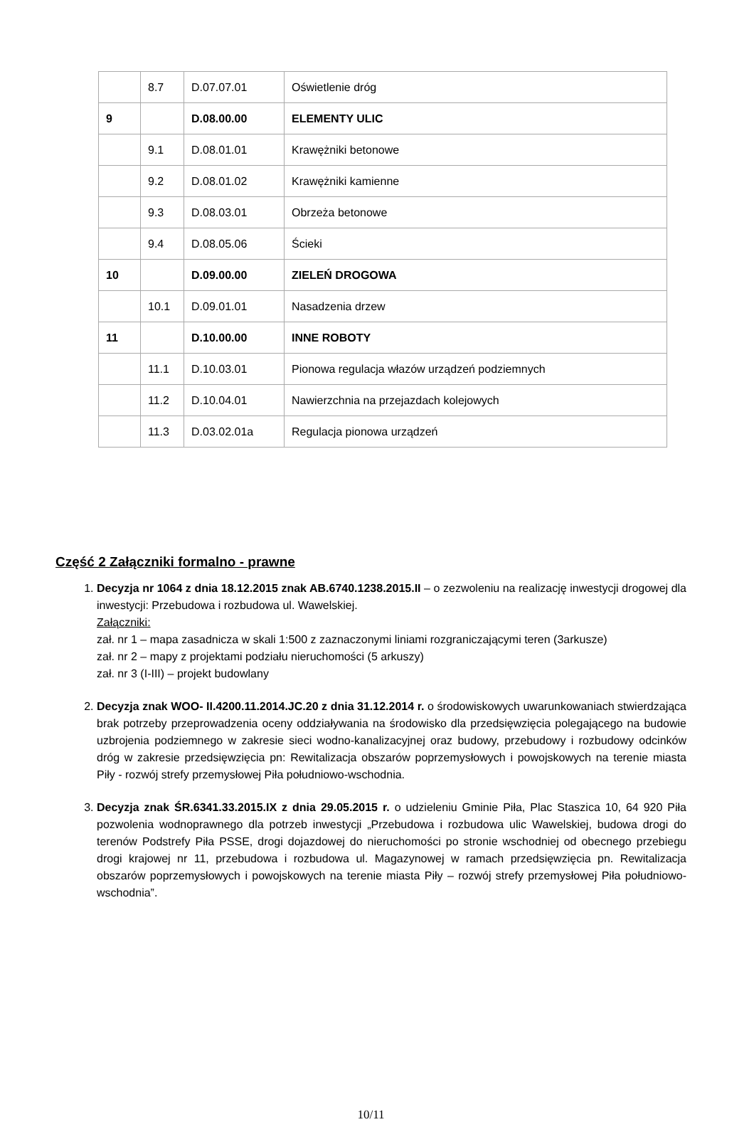| | 8.7 | D.07.07.01 | Oświetlenie dróg |
| 9 | | D.08.00.00 | ELEMENTY ULIC |
| | 9.1 | D.08.01.01 | Krawężniki betonowe |
| | 9.2 | D.08.01.02 | Krawężniki kamienne |
| | 9.3 | D.08.03.01 | Obrzeża betonowe |
| | 9.4 | D.08.05.06 | Ścieki |
| 10 | | D.09.00.00 | ZIELEŃ DROGOWA |
| | 10.1 | D.09.01.01 | Nasadzenia drzew |
| 11 | | D.10.00.00 | INNE ROBOTY |
| | 11.1 | D.10.03.01 | Pionowa regulacja włazów urządzeń podziemnych |
| | 11.2 | D.10.04.01 | Nawierzchnia na przejazdach kolejowych |
| | 11.3 | D.03.02.01a | Regulacja pionowa urządzeń |
Część 2 Załączniki formalno - prawne
1. Decyzja nr 1064 z dnia 18.12.2015 znak AB.6740.1238.2015.II – o zezwoleniu na realizację inwestycji drogowej dla inwestycji: Przebudowa i rozbudowa ul. Wawelskiej.
Załączniki:
zał. nr 1 – mapa zasadnicza w skali 1:500 z zaznaczonymi liniami rozgraniczającymi teren (3arkusze)
zał. nr 2 – mapy z projektami podziału nieruchomości (5 arkuszy)
zał. nr 3 (I-III) – projekt budowlany
2. Decyzja znak WOO- II.4200.11.2014.JC.20 z dnia 31.12.2014 r. o środowiskowych uwarunkowaniach stwierdzająca brak potrzeby przeprowadzenia oceny oddziaływania na środowisko dla przedsięwzięcia polegającego na budowie uzbrojenia podziemnego w zakresie sieci wodno-kanalizacyjnej oraz budowy, przebudowy i rozbudowy odcinków dróg w zakresie przedsięwzięcia pn: Rewitalizacja obszarów poprzemysłowych i powojskowych na terenie miasta Piły - rozwój strefy przemysłowej Piła południowo-wschodnia.
3. Decyzja znak ŚR.6341.33.2015.IX z dnia 29.05.2015 r. o udzieleniu Gminie Piła, Plac Staszica 10, 64 920 Piła pozwolenia wodnoprawnego dla potrzeb inwestycji „Przebudowa i rozbudowa ulic Wawelskiej, budowa drogi do terenów Podstrefy Piła PSSE, drogi dojazdowej do nieruchomości po stronie wschodniej od obecnego przebiegu drogi krajowej nr 11, przebudowa i rozbudowa ul. Magazynowej w ramach przedsięwzięcia pn. Rewitalizacja obszarów poprzemysłowych i powojskowych na terenie miasta Piły – rozwój strefy przemysłowej Piła południowo-wschodnia”.
10/11